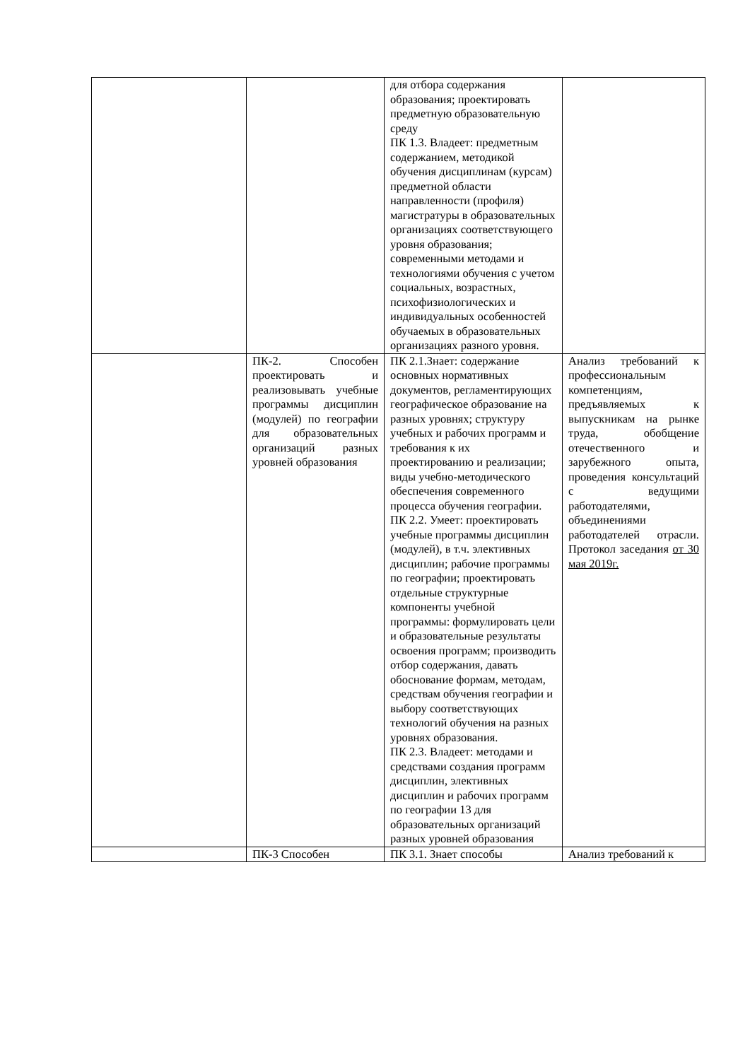| | | для отбора содержания образования; проектировать предметную образовательную среду ПК 1.3. Владеет: предметным содержанием, методикой обучения дисциплинам (курсам) предметной области направленности (профиля) магистратуры в образовательных организациях соответствующего уровня образования; современными методами и технологиями обучения с учетом социальных, возрастных, психофизиологических и индивидуальных особенностей обучаемых в образовательных организациях разного уровня. | |
| | ПК-2. Способен проектировать и реализовывать учебные программы дисциплин (модулей) по географии для образовательных организаций разных уровней образования | ПК 2.1.Знает: содержание основных нормативных документов, регламентирующих географическое образование на разных уровнях; структуру учебных и рабочих программ и требования к их проектированию и реализации; виды учебно-методического обеспечения современного процесса обучения географии. ПК 2.2. Умеет: проектировать учебные программы дисциплин (модулей), в т.ч. элективных дисциплин; рабочие программы по географии; проектировать отдельные структурные компоненты учебной программы: формулировать цели и образовательные результаты освоения программ; производить отбор содержания, давать обоснование формам, методам, средствам обучения географии и выбору соответствующих технологий обучения на разных уровнях образования. ПК 2.3. Владеет: методами и средствами создания программ дисциплин, элективных дисциплин и рабочих программ по географии 13 для образовательных организаций разных уровней образования | Анализ требований к профессиональным компетенциям, предъявляемых к выпускникам на рынке труда, обобщение отечественного и зарубежного опыта, проведения консультаций с ведущими работодателями, объединениями работодателей отрасли. Протокол заседания от 30 мая 2019г. |
| | ПК-3 Способен | ПК 3.1. Знает способы | Анализ требований к |